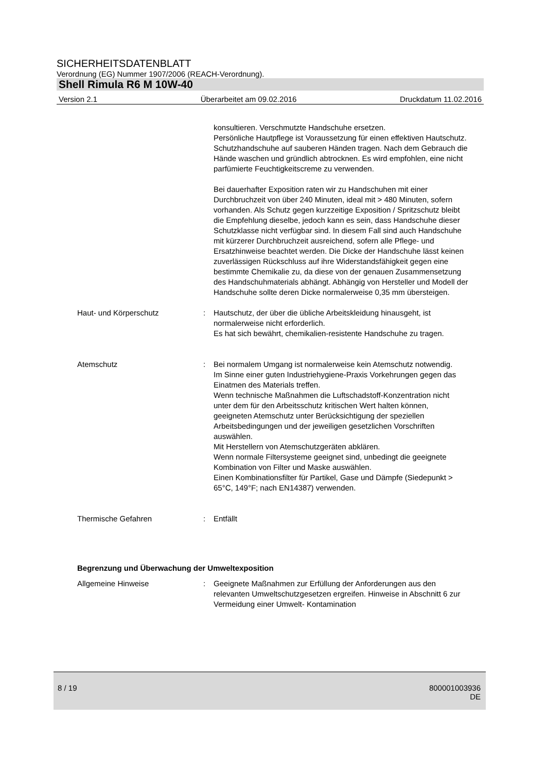SICHERHEITSDATENBLATT
Verordnung (EG) Nummer 1907/2006 (REACH-Verordnung).
Shell Rimula R6 M 10W-40
Version 2.1 Überarbeitet am 09.02.2016 Druckdatum 11.02.2016
konsultieren. Verschmutzte Handschuhe ersetzen.
Persönliche Hautpflege ist Voraussetzung für einen effektiven Hautschutz. Schutzhandschuhe auf sauberen Händen tragen. Nach dem Gebrauch die Hände waschen und gründlich abtrocknen. Es wird empfohlen, eine nicht parfümierte Feuchtigkeitscreme zu verwenden.
Bei dauerhafter Exposition raten wir zu Handschuhen mit einer Durchbruchzeit von über 240 Minuten, ideal mit > 480 Minuten, sofern vorhanden. Als Schutz gegen kurzzeitige Exposition / Spritzschutz bleibt die Empfehlung dieselbe, jedoch kann es sein, dass Handschuhe dieser Schutzklasse nicht verfügbar sind. In diesem Fall sind auch Handschuhe mit kürzerer Durchbruchzeit ausreichend, sofern alle Pflege- und Ersatzhinweise beachtet werden. Die Dicke der Handschuhe lässt keinen zuverlässigen Rückschluss auf ihre Widerstandsfähigkeit gegen eine bestimmte Chemikalie zu, da diese von der genauen Zusammensetzung des Handschuhmaterials abhängt. Abhängig von Hersteller und Modell der Handschuhe sollte deren Dicke normalerweise 0,35 mm übersteigen.
Haut- und Körperschutz : Hautschutz, der über die übliche Arbeitskleidung hinausgeht, ist normalerweise nicht erforderlich.
Es hat sich bewährt, chemikalien-resistente Handschuhe zu tragen.
Atemschutz : Bei normalem Umgang ist normalerweise kein Atemschutz notwendig.
Im Sinne einer guten Industriehygiene-Praxis Vorkehrungen gegen das Einatmen des Materials treffen.
Wenn technische Maßnahmen die Luftschadstoff-Konzentration nicht unter dem für den Arbeitsschutz kritischen Wert halten können, geeigneten Atemschutz unter Berücksichtigung der speziellen Arbeitsbedingungen und der jeweiligen gesetzlichen Vorschriften auswählen.
Mit Herstellern von Atemschutzgeräten abklären.
Wenn normale Filtersysteme geeignet sind, unbedingt die geeignete Kombination von Filter und Maske auswählen.
Einen Kombinationsfilter für Partikel, Gase und Dämpfe (Siedepunkt > 65°C, 149°F; nach EN14387) verwenden.
Thermische Gefahren : Entfällt
Begrenzung und Überwachung der Umweltexposition
Allgemeine Hinweise : Geeignete Maßnahmen zur Erfüllung der Anforderungen aus den relevanten Umweltschutzgesetzen ergreifen. Hinweise in Abschnitt 6 zur Vermeidung einer Umwelt- Kontamination
8 / 19 800001003936
DE